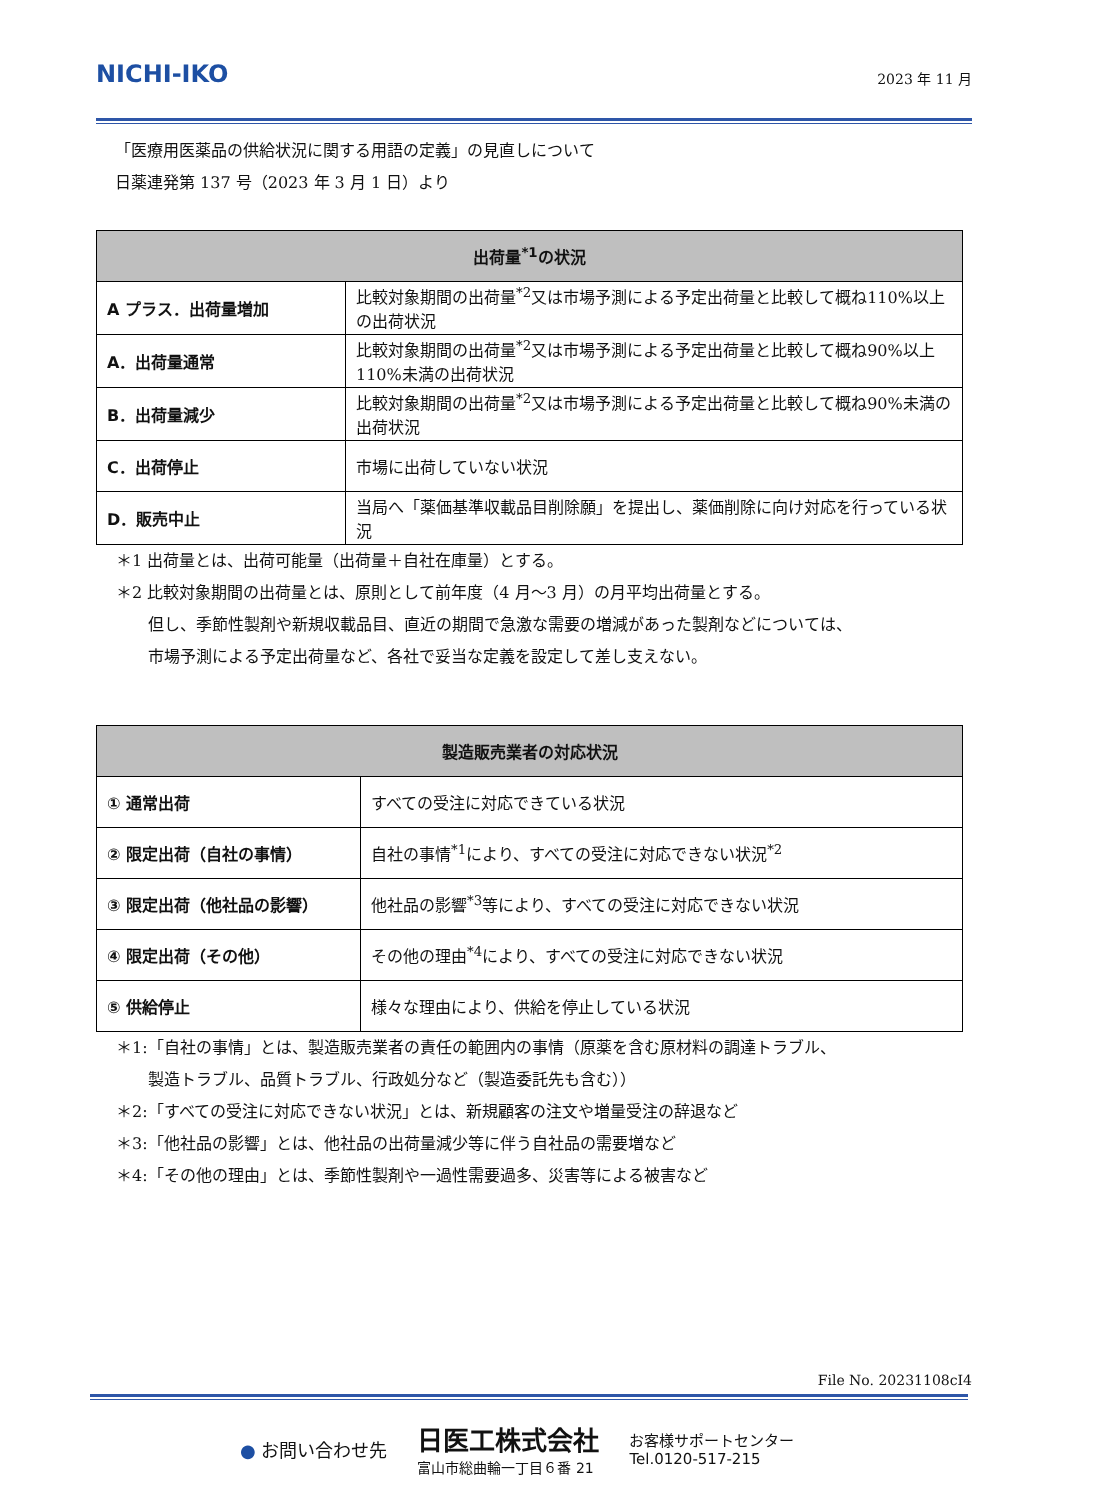NICHI-IKO
2023 年 11 月
「医療用医薬品の供給状況に関する用語の定義」の見直しについて
日薬連発第 137 号（2023 年 3 月 1 日）より
| 出荷量<sup>*1</sup>の状況 | |
| --- | --- |
| A プラス．出荷量増加 | 比較対象期間の出荷量<sup>*2</sup>又は市場予測による予定出荷量と比較して概ね110%以上の出荷状況 |
| A．出荷量通常 | 比較対象期間の出荷量<sup>*2</sup>又は市場予測による予定出荷量と比較して概ね90%以上110%未満の出荷状況 |
| B．出荷量減少 | 比較対象期間の出荷量<sup>*2</sup>又は市場予測による予定出荷量と比較して概ね90%未満の出荷状況 |
| C．出荷停止 | 市場に出荷していない状況 |
| D．販売中止 | 当局へ「薬価基準収載品目削除願」を提出し、薬価削除に向け対応を行っている状況 |
＊1 出荷量とは、出荷可能量（出荷量＋自社在庫量）とする。
＊2 比較対象期間の出荷量とは、原則として前年度（4 月～3 月）の月平均出荷量とする。
　　但し、季節性製剤や新規収載品目、直近の期間で急激な需要の増減があった製剤などについては、
　　市場予測による予定出荷量など、各社で妥当な定義を設定して差し支えない。
| 製造販売業者の対応状況 | |
| --- | --- |
| ① 通常出荷 | すべての受注に対応できている状況 |
| ② 限定出荷（自社の事情） | 自社の事情<sup>*1</sup>により、すべての受注に対応できない状況<sup>*2</sup> |
| ③ 限定出荷（他社品の影響） | 他社品の影響<sup>*3</sup>等により、すべての受注に対応できない状況 |
| ④ 限定出荷（その他） | その他の理由<sup>*4</sup>により、すべての受注に対応できない状況 |
| ⑤ 供給停止 | 様々な理由により、供給を停止している状況 |
＊1:「自社の事情」とは、製造販売業者の責任の範囲内の事情（原薬を含む原材料の調達トラブル、
　　製造トラブル、品質トラブル、行政処分など（製造委託先も含む））
＊2:「すべての受注に対応できない状況」とは、新規顧客の注文や増量受注の辞退など
＊3:「他社品の影響」とは、他社品の出荷量減少等に伴う自社品の需要増など
＊4:「その他の理由」とは、季節性製剤や一過性需要過多、災害等による被害など
File No. 20231108cI4
● お問い合わせ先
日医工株式会社
富山市総曲輪一丁目６番 21
お客様サポートセンター
Tel.0120-517-215